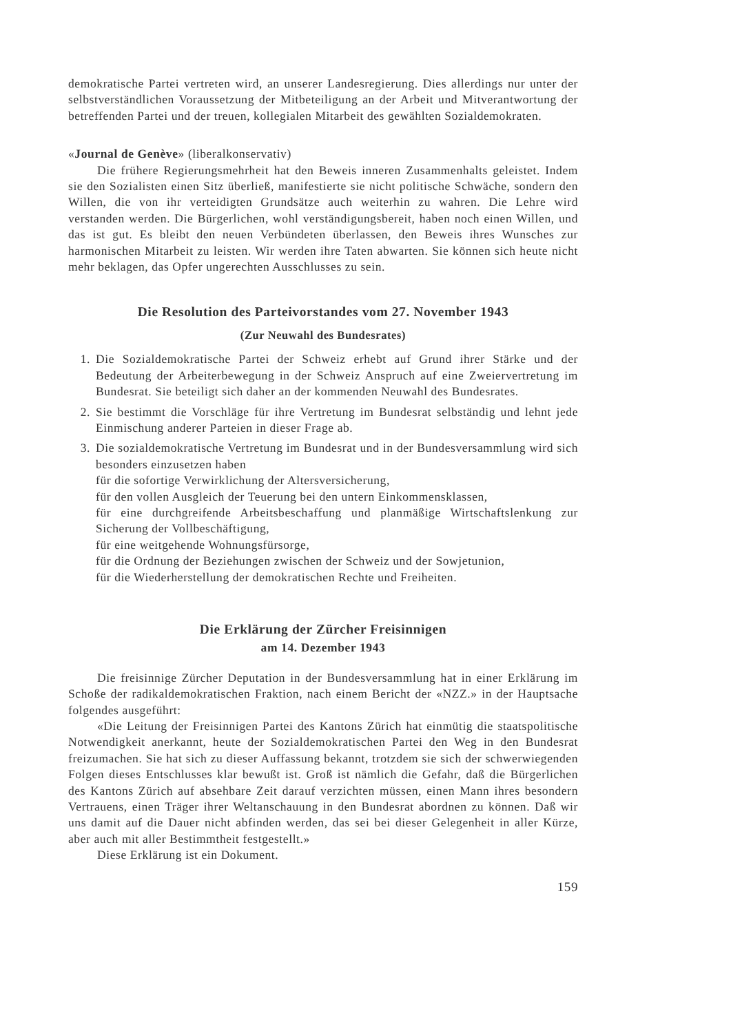demokratische Partei vertreten wird, an unserer Landesregierung. Dies allerdings nur unter der selbstverständlichen Voraussetzung der Mitbeteiligung an der Arbeit und Mitverantwortung der betreffenden Partei und der treuen, kollegialen Mitarbeit des gewählten Sozialdemokraten.
«Journal de Genève» (liberalkonservativ)
Die frühere Regierungsmehrheit hat den Beweis inneren Zusammenhalts geleistet. Indem sie den Sozialisten einen Sitz überließ, manifestierte sie nicht politische Schwäche, sondern den Willen, die von ihr verteidigten Grundsätze auch weiterhin zu wahren. Die Lehre wird verstanden werden. Die Bürgerlichen, wohl verständigungsbereit, haben noch einen Willen, und das ist gut. Es bleibt den neuen Verbündeten überlassen, den Beweis ihres Wunsches zur harmonischen Mitarbeit zu leisten. Wir werden ihre Taten abwarten. Sie können sich heute nicht mehr beklagen, das Opfer ungerechten Ausschlusses zu sein.
Die Resolution des Parteivorstandes vom 27. November 1943
(Zur Neuwahl des Bundesrates)
1. Die Sozialdemokratische Partei der Schweiz erhebt auf Grund ihrer Stärke und der Bedeutung der Arbeiterbewegung in der Schweiz Anspruch auf eine Zweiervertretung im Bundesrat. Sie beteiligt sich daher an der kommenden Neuwahl des Bundesrates.
2. Sie bestimmt die Vorschläge für ihre Vertretung im Bundesrat selbständig und lehnt jede Einmischung anderer Parteien in dieser Frage ab.
3. Die sozialdemokratische Vertretung im Bundesrat und in der Bundesversammlung wird sich besonders einzusetzen haben
für die sofortige Verwirklichung der Altersversicherung,
für den vollen Ausgleich der Teuerung bei den untern Einkommensklassen,
für eine durchgreifende Arbeitsbeschaffung und planmäßige Wirtschaftslenkung zur Sicherung der Vollbeschäftigung,
für eine weitgehende Wohnungsfürsorge,
für die Ordnung der Beziehungen zwischen der Schweiz und der Sowjetunion,
für die Wiederherstellung der demokratischen Rechte und Freiheiten.
Die Erklärung der Zürcher Freisinnigen
am 14. Dezember 1943
Die freisinnige Zürcher Deputation in der Bundesversammlung hat in einer Erklärung im Schoße der radikaldemokratischen Fraktion, nach einem Bericht der «NZZ.» in der Hauptsache folgendes ausgeführt:
«Die Leitung der Freisinnigen Partei des Kantons Zürich hat einmütig die staatspolitische Notwendigkeit anerkannt, heute der Sozialdemokratischen Partei den Weg in den Bundesrat freizumachen. Sie hat sich zu dieser Auffassung bekannt, trotzdem sie sich der schwerwiegenden Folgen dieses Entschlusses klar bewußt ist. Groß ist nämlich die Gefahr, daß die Bürgerlichen des Kantons Zürich auf absehbare Zeit darauf verzichten müssen, einen Mann ihres besondern Vertrauens, einen Träger ihrer Weltanschauung in den Bundesrat abordnen zu können. Daß wir uns damit auf die Dauer nicht abfinden werden, das sei bei dieser Gelegenheit in aller Kürze, aber auch mit aller Bestimmtheit festgestellt.»
Diese Erklärung ist ein Dokument.
159